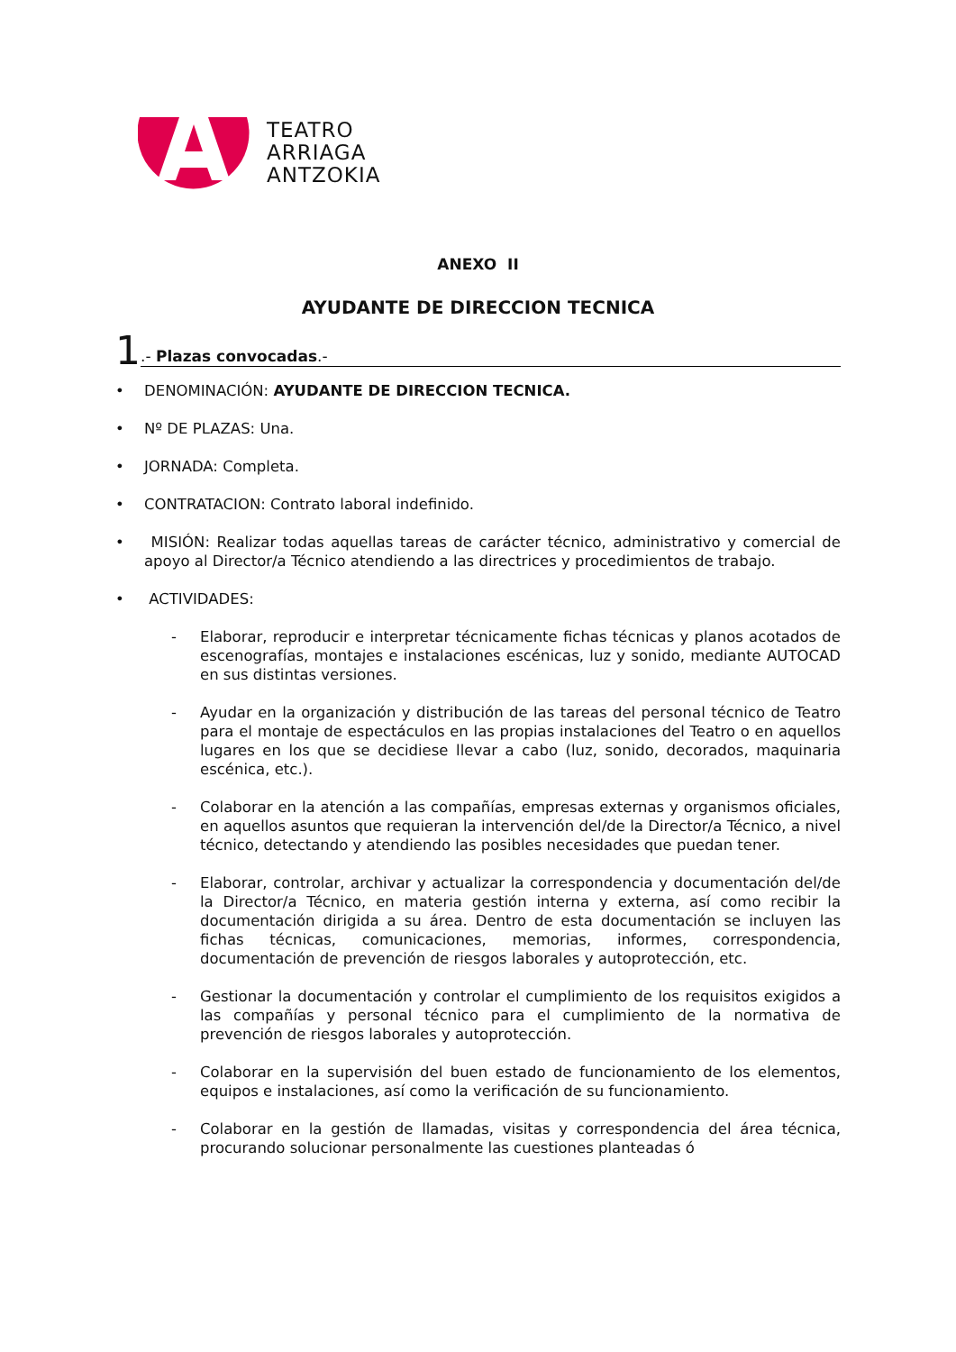TEATRO
ARRIAGA
ANTZOKIA
ANEXO II
AYUDANTE DE DIRECCION TECNICA
1.- Plazas convocadas.-
• DENOMINACIÓN: AYUDANTE DE DIRECCION TECNICA.
• Nº DE PLAZAS: Una.
• JORNADA: Completa.
• CONTRATACION: Contrato laboral indefinido.
• MISIÓN: Realizar todas aquellas tareas de carácter técnico, administrativo y comercial de apoyo al Director/a Técnico atendiendo a las directrices y procedimientos de trabajo.
• ACTIVIDADES:
- Elaborar, reproducir e interpretar técnicamente fichas técnicas y planos acotados de escenografías, montajes e instalaciones escénicas, luz y sonido, mediante AUTOCAD en sus distintas versiones.
- Ayudar en la organización y distribución de las tareas del personal técnico de Teatro para el montaje de espectáculos en las propias instalaciones del Teatro o en aquellos lugares en los que se decidiese llevar a cabo (luz, sonido, decorados, maquinaria escénica, etc.).
- Colaborar en la atención a las compañías, empresas externas y organismos oficiales, en aquellos asuntos que requieran la intervención del/de la Director/a Técnico, a nivel técnico, detectando y atendiendo las posibles necesidades que puedan tener.
- Elaborar, controlar, archivar y actualizar la correspondencia y documentación del/de la Director/a Técnico, en materia gestión interna y externa, así como recibir la documentación dirigida a su área. Dentro de esta documentación se incluyen las fichas técnicas, comunicaciones, memorias, informes, correspondencia, documentación de prevención de riesgos laborales y autoprotección, etc.
- Gestionar la documentación y controlar el cumplimiento de los requisitos exigidos a las compañías y personal técnico para el cumplimiento de la normativa de prevención de riesgos laborales y autoprotección.
- Colaborar en la supervisión del buen estado de funcionamiento de los elementos, equipos e instalaciones, así como la verificación de su funcionamiento.
- Colaborar en la gestión de llamadas, visitas y correspondencia del área técnica, procurando solucionar personalmente las cuestiones planteadas ó